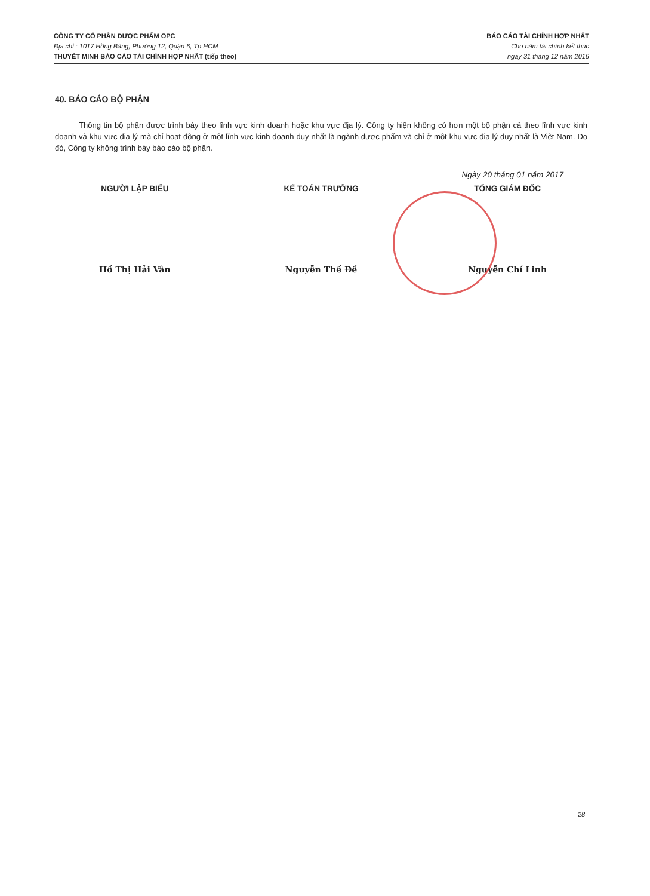CÔNG TY CỔ PHẦN DƯỢC PHẨM OPC
Địa chỉ : 1017 Hồng Bàng, Phường 12, Quận 6, Tp.HCM
THUYẾT MINH BÁO CÁO TÀI CHÍNH HỢP NHẤT (tiếp theo)
BÁO CÁO TÀI CHÍNH HỢP NHẤT
Cho năm tài chính kết thúc
ngày 31 tháng 12 năm 2016
40. BÁO CÁO BỘ PHẬN
Thông tin bộ phận được trình bày theo lĩnh vực kinh doanh hoặc khu vực địa lý. Công ty hiện không có hơn một bộ phận cả theo lĩnh vực kinh doanh và khu vực địa lý mà chỉ hoạt động ở một lĩnh vực kinh doanh duy nhất là ngành dược phẩm và chỉ ở một khu vực địa lý duy nhất là Việt Nam. Do đó, Công ty không trình bày báo cáo bộ phận.
Ngày 20 tháng 01 năm 2017
NGƯỜI LẬP BIỂU KẾ TOÁN TRƯỞNG TỔNG GIÁM ĐỐC
Hồ Thị Hải Vân Nguyễn Thế Đề Nguyễn Chí Linh
28